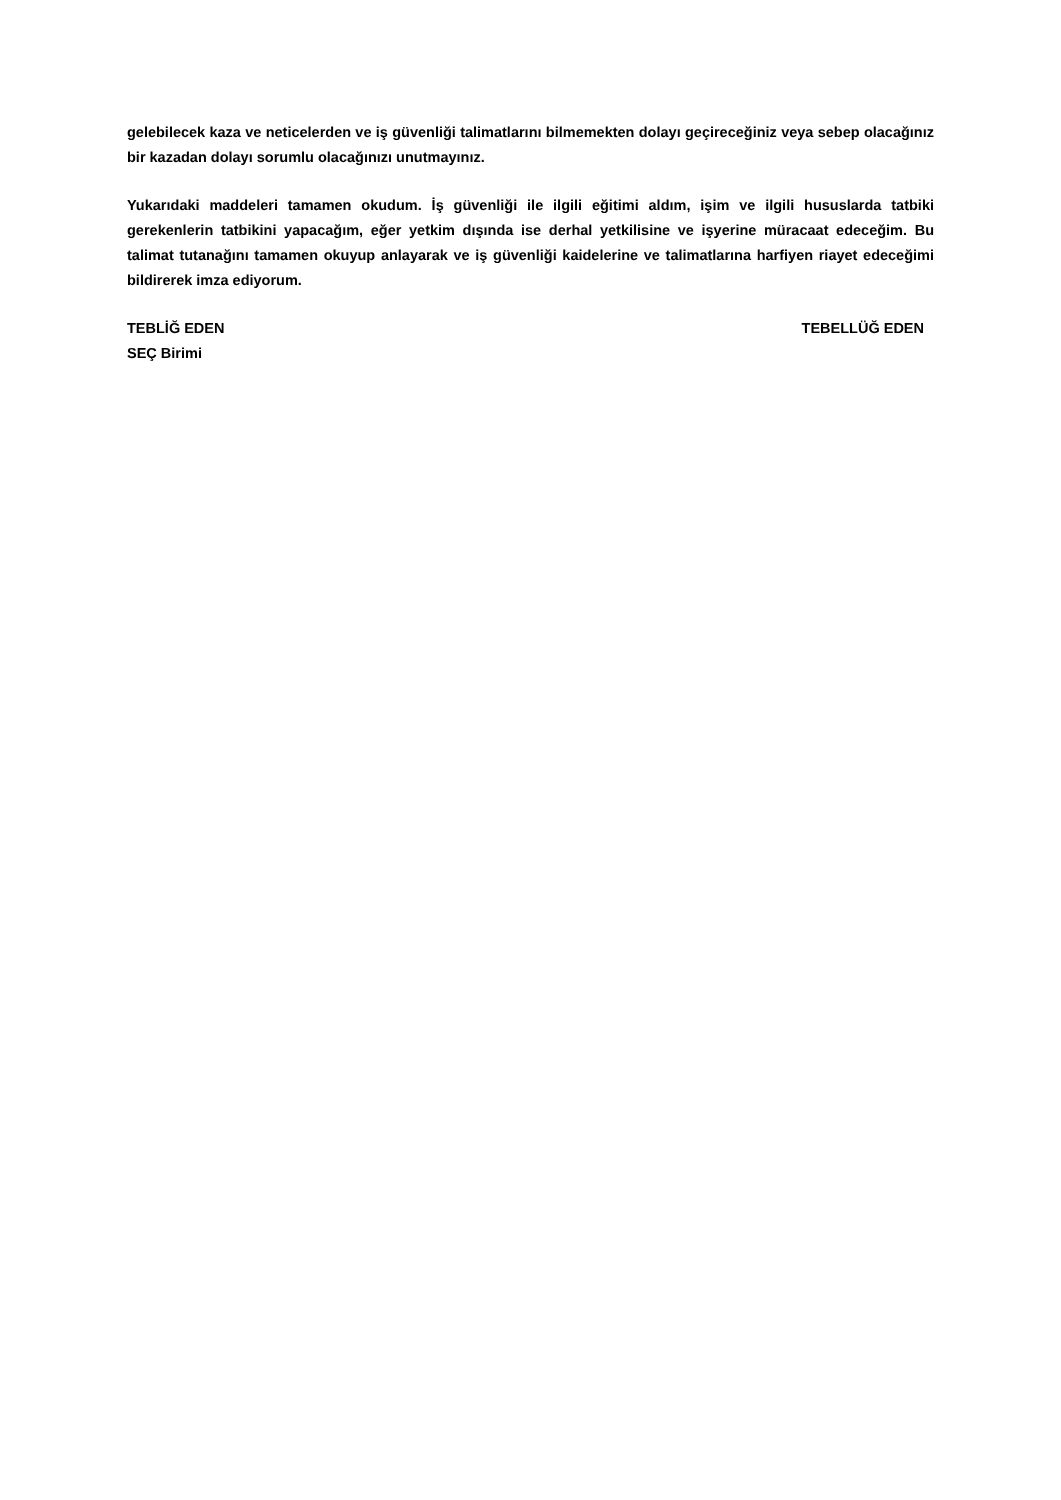gelebilecek kaza ve neticelerden ve iş güvenliği talimatlarını bilmemekten dolayı geçireceğiniz veya sebep olacağınız bir kazadan dolayı sorumlu olacağınızı unutmayınız.
Yukarıdaki maddeleri tamamen okudum. İş güvenliği ile ilgili eğitimi aldım, işim ve ilgili hususlarda tatbiki gerekenlerin tatbikini yapacağım, eğer yetkim dışında ise derhal yetkilisine ve işyerine müracaat edeceğim. Bu talimat tutanağını tamamen okuyup anlayarak ve iş güvenliği kaidelerine ve talimatlarına harfiyen riayet edeceğimi bildirerek imza ediyorum.
TEBLİĞ EDEN TEBELLÜĞ EDEN
SEÇ Birimi